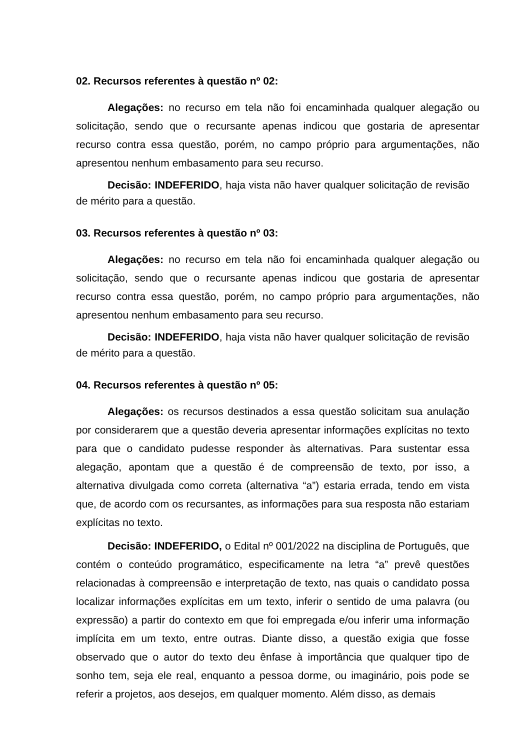02. Recursos referentes à questão nº 02:
Alegações: no recurso em tela não foi encaminhada qualquer alegação ou solicitação, sendo que o recursante apenas indicou que gostaria de apresentar recurso contra essa questão, porém, no campo próprio para argumentações, não apresentou nenhum embasamento para seu recurso.
Decisão: INDEFERIDO, haja vista não haver qualquer solicitação de revisão de mérito para a questão.
03. Recursos referentes à questão nº 03:
Alegações: no recurso em tela não foi encaminhada qualquer alegação ou solicitação, sendo que o recursante apenas indicou que gostaria de apresentar recurso contra essa questão, porém, no campo próprio para argumentações, não apresentou nenhum embasamento para seu recurso.
Decisão: INDEFERIDO, haja vista não haver qualquer solicitação de revisão de mérito para a questão.
04. Recursos referentes à questão nº 05:
Alegações: os recursos destinados a essa questão solicitam sua anulação por considerarem que a questão deveria apresentar informações explícitas no texto para que o candidato pudesse responder às alternativas. Para sustentar essa alegação, apontam que a questão é de compreensão de texto, por isso, a alternativa divulgada como correta (alternativa “a”) estaria errada, tendo em vista que, de acordo com os recursantes, as informações para sua resposta não estariam explícitas no texto.
Decisão: INDEFERIDO, o Edital nº 001/2022 na disciplina de Português, que contém o conteúdo programático, especificamente na letra “a” prevê questões relacionadas à compreensão e interpretação de texto, nas quais o candidato possa localizar informações explícitas em um texto, inferir o sentido de uma palavra (ou expressão) a partir do contexto em que foi empregada e/ou inferir uma informação implícita em um texto, entre outras. Diante disso, a questão exigia que fosse observado que o autor do texto deu ênfase à importância que qualquer tipo de sonho tem, seja ele real, enquanto a pessoa dorme, ou imaginário, pois pode se referir a projetos, aos desejos, em qualquer momento. Além disso, as demais